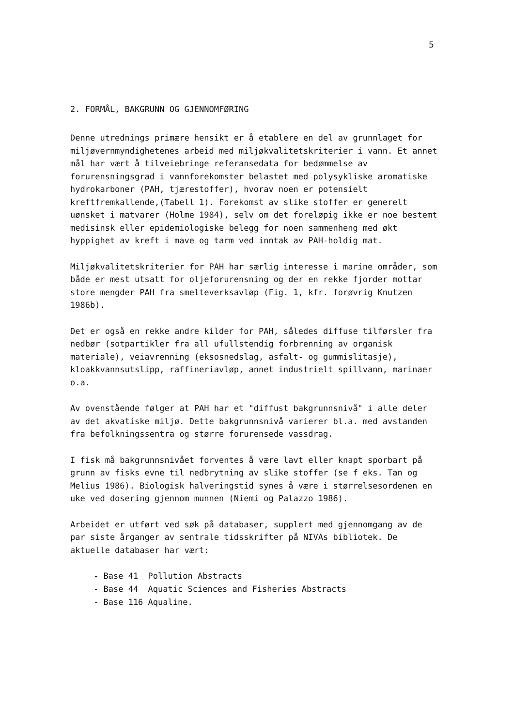5
2. FORMÅL, BAKGRUNN OG GJENNOMFØRING
Denne utrednings primære hensikt er å etablere en del av grunnlaget for miljøvernmyndighetenes arbeid med miljøkvalitetskriterier i vann. Et annet mål har vært å tilveiebringe referansedata for bedømmelse av forurensningsgrad i vannforekomster belastet med polysykliske aromatiske hydrokarboner (PAH, tjærestoffer), hvorav noen er potensielt kreftfremkallende,(Tabell 1). Forekomst av slike stoffer er generelt uønsket i matvarer (Holme 1984), selv om det foreløpig ikke er noe bestemt medisinsk eller epidemiologiske belegg for noen sammenheng med økt hyppighet av kreft i mave og tarm ved inntak av PAH-holdig mat.
Miljøkvalitetskriterier for PAH har særlig interesse i marine områder, som både er mest utsatt for oljeforurensning og der en rekke fjorder mottar store mengder PAH fra smelteverksavløp (Fig. 1, kfr. forøvrig Knutzen 1986b).
Det er også en rekke andre kilder for PAH, således diffuse tilførsler fra nedbør (sotpartikler fra all ufullstendig forbrenning av organisk materiale), veiavrenning (eksosnedslag, asfalt- og gummislitasje), kloakkvannsutslipp, raffineriavløp, annet industrielt spillvann, marinaer o.a.
Av ovenstående følger at PAH har et "diffust bakgrunnsnivå" i alle deler av det akvatiske miljø. Dette bakgrunnsnivå varierer bl.a. med avstanden fra befolkningssentra og større forurensede vassdrag.
I fisk må bakgrunnsnivået forventes å være lavt eller knapt sporbart på grunn av fisks evne til nedbrytning av slike stoffer (se f eks. Tan og Melius 1986). Biologisk halveringstid synes å være i størrelsesordenen en uke ved dosering gjennom munnen (Niemi og Palazzo 1986).
Arbeidet er utført ved søk på databaser, supplert med gjennomgang av de par siste årganger av sentrale tidsskrifter på NIVAs bibliotek. De aktuelle databaser har vært:
- Base 41 Pollution Abstracts
- Base 44 Aquatic Sciences and Fisheries Abstracts
- Base 116 Aqualine.